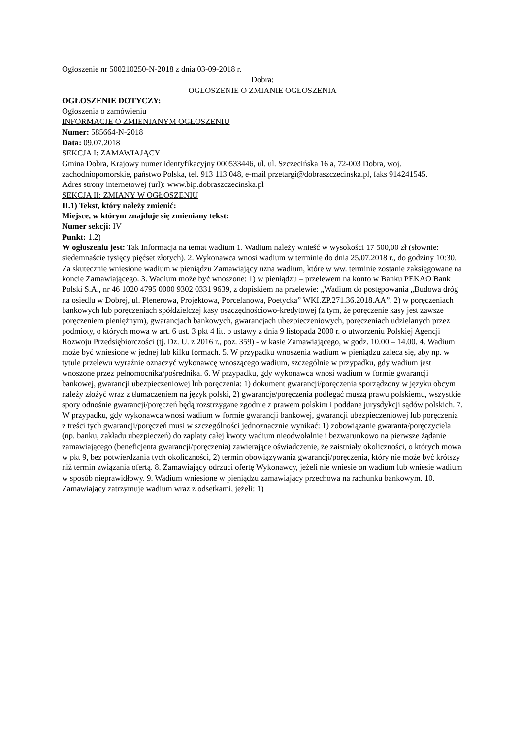Ogłoszenie nr 500210250-N-2018 z dnia 03-09-2018 r.
Dobra:
OGŁOSZENIE O ZMIANIE OGŁOSZENIA
OGŁOSZENIE DOTYCZY:
Ogłoszenia o zamówieniu
INFORMACJE O ZMIENIANYM OGŁOSZENIU
Numer: 585664-N-2018
Data: 09.07.2018
SEKCJA I: ZAMAWIAJĄCY
Gmina Dobra, Krajowy numer identyfikacyjny 000533446, ul. ul. Szczecińska 16 a, 72-003 Dobra, woj. zachodniopomorskie, państwo Polska, tel. 913 113 048, e-mail przetargi@dobraszczecinska.pl, faks 914241545.
Adres strony internetowej (url): www.bip.dobraszczecinska.pl
SEKCJA II: ZMIANY W OGŁOSZENIU
II.1) Tekst, który należy zmienić:
Miejsce, w którym znajduje się zmieniany tekst:
Numer sekcji: IV
Punkt: 1.2)
W ogłoszeniu jest: Tak Informacja na temat wadium 1. Wadium należy wnieść w wysokości 17 500,00 zł (słownie: siedemnaście tysięcy pięćset złotych). 2. Wykonawca wnosi wadium w terminie do dnia 25.07.2018 r., do godziny 10:30. Za skutecznie wniesione wadium w pieniądzu Zamawiający uzna wadium, które w ww. terminie zostanie zaksięgowane na koncie Zamawiającego. 3. Wadium może być wnoszone: 1) w pieniądzu – przelewem na konto w Banku PEKAO Bank Polski S.A., nr 46 1020 4795 0000 9302 0331 9639, z dopiskiem na przelewie: „Wadium do postępowania „Budowa dróg na osiedlu w Dobrej, ul. Plenerowa, Projektowa, Porcelanowa, Poetycka” WKI.ZP.271.36.2018.AA”. 2) w poręczeniach bankowych lub poręczeniach spółdzielczej kasy oszczędnościowo-kredytowej (z tym, że poręczenie kasy jest zawsze poręczeniem pieniężnym), gwarancjach bankowych, gwarancjach ubezpieczeniowych, poręczeniach udzielanych przez podmioty, o których mowa w art. 6 ust. 3 pkt 4 lit. b ustawy z dnia 9 listopada 2000 r. o utworzeniu Polskiej Agencji Rozwoju Przedsiębiorczości (tj. Dz. U. z 2016 r., poz. 359) - w kasie Zamawiającego, w godz. 10.00 – 14.00. 4. Wadium może być wniesione w jednej lub kilku formach. 5. W przypadku wnoszenia wadium w pieniądzu zaleca się, aby np. w tytule przelewu wyraźnie oznaczyć wykonawcę wnoszącego wadium, szczególnie w przypadku, gdy wadium jest wnoszone przez pełnomocnika/pośrednika. 6. W przypadku, gdy wykonawca wnosi wadium w formie gwarancji bankowej, gwarancji ubezpieczeniowej lub poręczenia: 1) dokument gwarancji/poręczenia sporządzony w języku obcym należy złożyć wraz z tłumaczeniem na język polski, 2) gwarancje/poręczenia podlegać muszą prawu polskiemu, wszystkie spory odnośnie gwarancji/poręczeń będą rozstrzygane zgodnie z prawem polskim i poddane jurysdykcji sądów polskich. 7. W przypadku, gdy wykonawca wnosi wadium w formie gwarancji bankowej, gwarancji ubezpieczeniowej lub poręczenia z treści tych gwarancji/poręczeń musi w szczególności jednoznacznie wynikać: 1) zobowiązanie gwaranta/poręczyciela (np. banku, zakładu ubezpieczeń) do zapłaty całej kwoty wadium nieodwołalnie i bezwarunkowo na pierwsze żądanie zamawiającego (beneficjenta gwarancji/poręczenia) zawierające oświadczenie, że zaistniały okoliczności, o których mowa w pkt 9, bez potwierdzania tych okoliczności, 2) termin obowiązywania gwarancji/poręczenia, który nie może być krótszy niż termin związania ofertą. 8. Zamawiający odrzuci ofertę Wykonawcy, jeżeli nie wniesie on wadium lub wniesie wadium w sposób nieprawidłowy. 9. Wadium wniesione w pieniądzu zamawiający przechowa na rachunku bankowym. 10. Zamawiający zatrzymuje wadium wraz z odsetkami, jeżeli: 1)